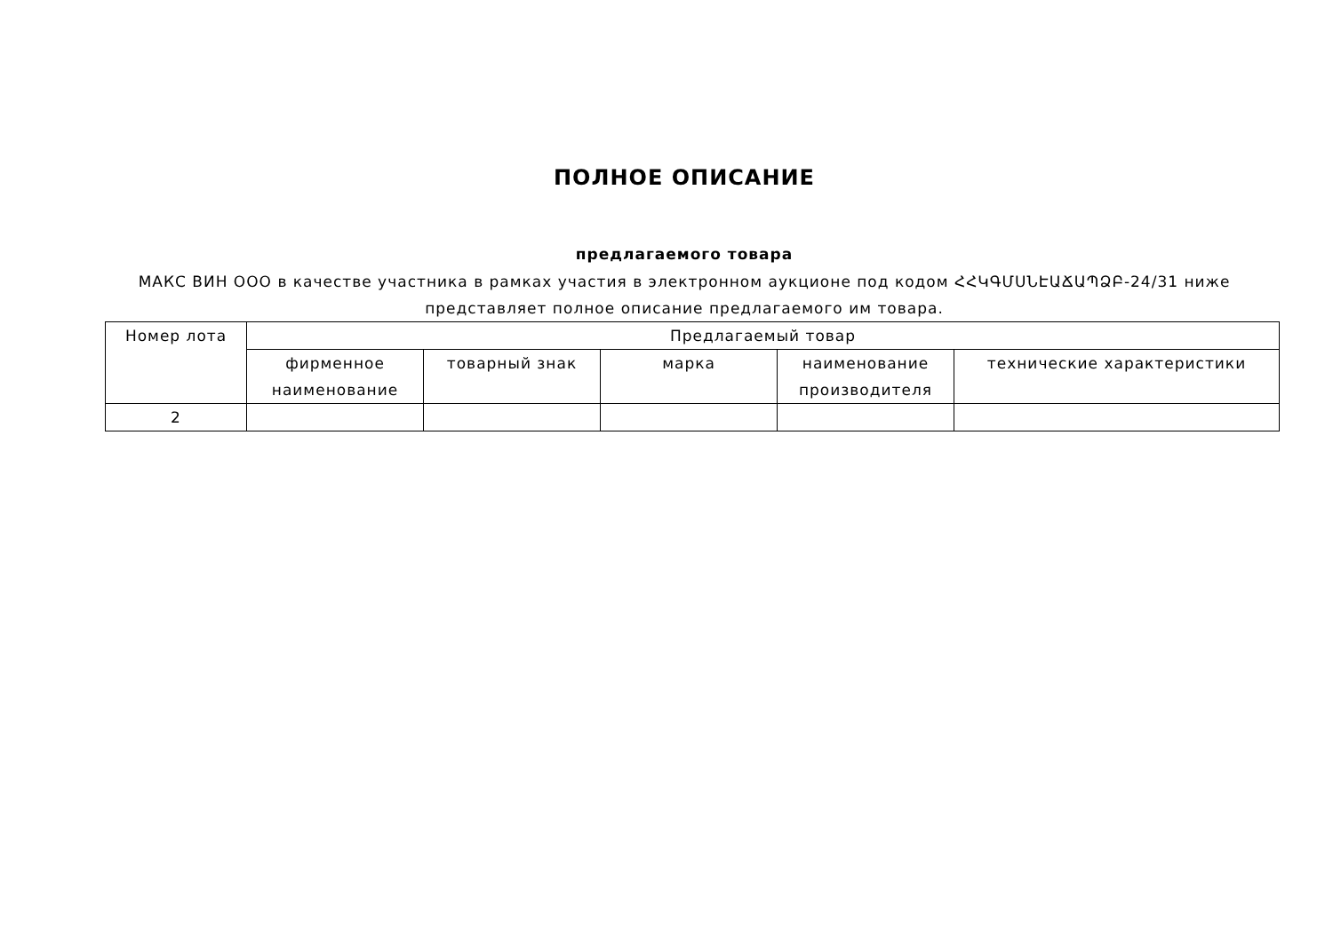ПОЛНОЕ ОПИСАНИЕ
предлагаемого товара
МАКС ВИН ООО в качестве участника в рамках участия в электронном аукционе под кодом ՀՀԿԳՄՍՆԷԱՃԱՊՁԲ-24/31 ниже представляет полное описание предлагаемого им товара.
| Номер лота | Предлагаемый товар | | | | |
| --- | --- | --- | --- | --- | --- |
| | фирменное наименование | товарный знак | марка | наименование производителя | технические характеристики |
| 2 | | | | | |